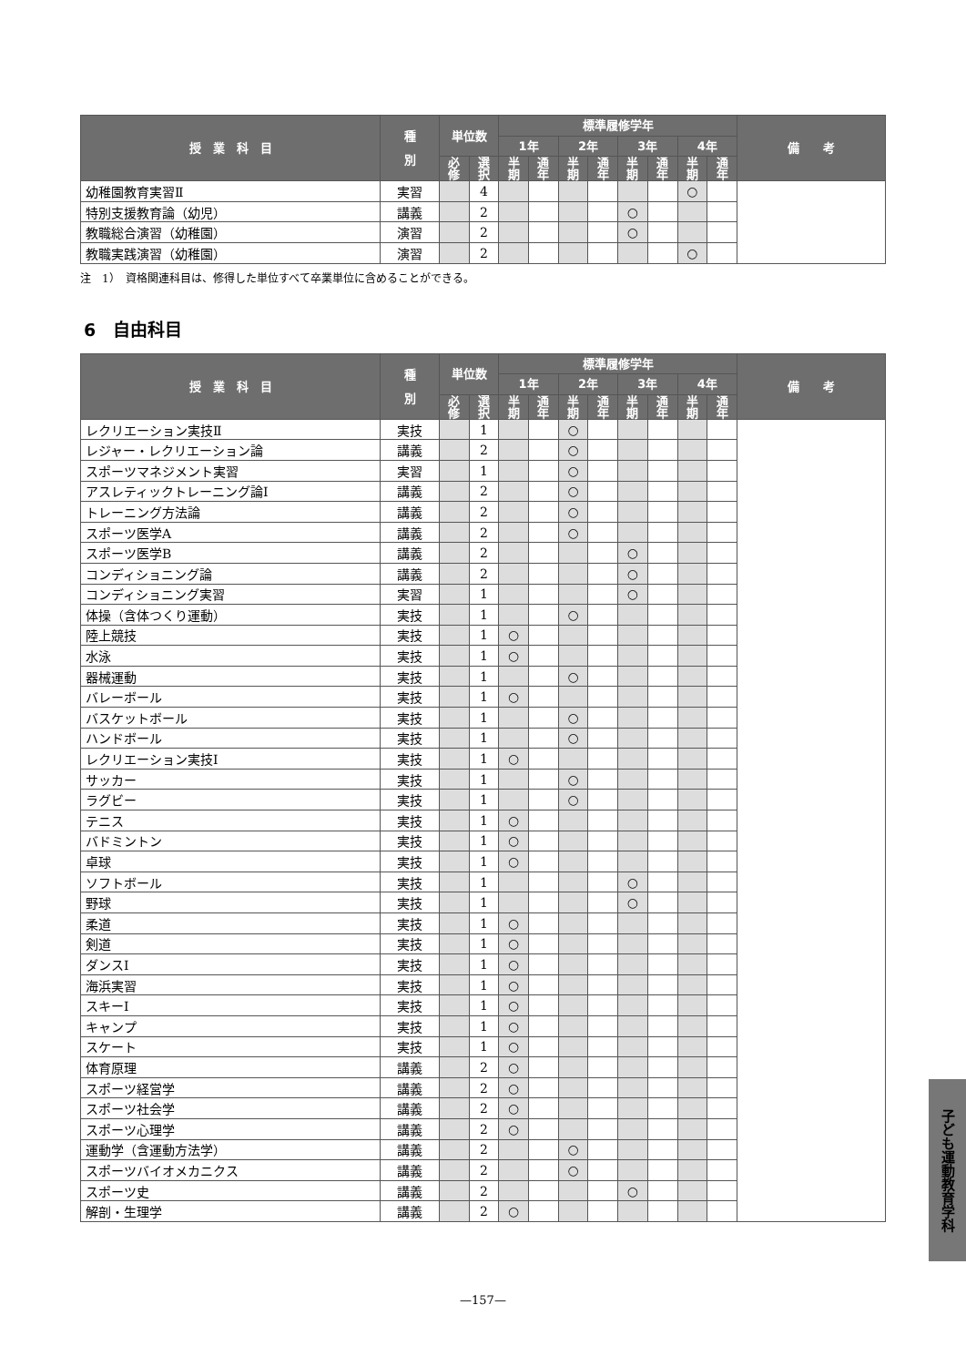| 授 業 科 目 | 種 別 | 単位数 | | 標準履修学年 | | | | | | | | 備 考 |
| --- | --- | --- | --- | --- | --- | --- | --- | --- | --- | --- | --- | --- |
| | | | | 1年 | | 2年 | | 3年 | | 4年 | | |
| | | 必 修 | 選 択 | 半 期 | 通 年 | 半 期 | 通 年 | 半 期 | 通 年 | 半 期 | 通 年 | |
| 幼稚園教育実習Ⅱ | 実習 | | 4 | | | | | | | ○ | | |
| 特別支援教育論（幼児） | 講義 | | 2 | | | | | ○ | | | | |
| 教職総合演習（幼稚園） | 演習 | | 2 | | | | | ○ | | | | |
| 教職実践演習（幼稚園） | 演習 | | 2 | | | | | | | ○ | | |
注　1）　資格関連科目は、修得した単位すべて卒業単位に含めることができる。
6　自由科目
| 授 業 科 目 | 種 別 | 単位数 | | 標準履修学年 | | | | | | | | 備 考 |
| --- | --- | --- | --- | --- | --- | --- | --- | --- | --- | --- | --- | --- |
| | | | | 1年 | | 2年 | | 3年 | | 4年 | | |
| | | 必 修 | 選 択 | 半 期 | 通 年 | 半 期 | 通 年 | 半 期 | 通 年 | 半 期 | 通 年 | |
| レクリエーション実技Ⅱ | 実技 | | 1 | | | ○ | | | | | | |
| レジャー・レクリエーション論 | 講義 | | 2 | | | ○ | | | | | | |
| スポーツマネジメント実習 | 実習 | | 1 | | | ○ | | | | | | |
| アスレティックトレーニング論Ⅰ | 講義 | | 2 | | | ○ | | | | | | |
| トレーニング方法論 | 講義 | | 2 | | | ○ | | | | | | |
| スポーツ医学A | 講義 | | 2 | | | ○ | | | | | | |
| スポーツ医学B | 講義 | | 2 | | | | | ○ | | | | |
| コンディショニング論 | 講義 | | 2 | | | | | ○ | | | | |
| コンディショニング実習 | 実習 | | 1 | | | | | ○ | | | | |
| 体操（含体つくり運動） | 実技 | | 1 | | | ○ | | | | | | |
| 陸上競技 | 実技 | | 1 | ○ | | | | | | | | |
| 水泳 | 実技 | | 1 | ○ | | | | | | | | |
| 器械運動 | 実技 | | 1 | | | ○ | | | | | | |
| バレーボール | 実技 | | 1 | ○ | | | | | | | | |
| バスケットボール | 実技 | | 1 | | | ○ | | | | | | |
| ハンドボール | 実技 | | 1 | | | ○ | | | | | | |
| レクリエーション実技Ⅰ | 実技 | | 1 | ○ | | | | | | | | |
| サッカー | 実技 | | 1 | | | ○ | | | | | | |
| ラグビー | 実技 | | 1 | | | ○ | | | | | | |
| テニス | 実技 | | 1 | ○ | | | | | | | | |
| バドミントン | 実技 | | 1 | ○ | | | | | | | | |
| 卓球 | 実技 | | 1 | ○ | | | | | | | | |
| ソフトボール | 実技 | | 1 | | | | | ○ | | | | |
| 野球 | 実技 | | 1 | | | | | ○ | | | | |
| 柔道 | 実技 | | 1 | ○ | | | | | | | | |
| 剣道 | 実技 | | 1 | ○ | | | | | | | | |
| ダンスⅠ | 実技 | | 1 | ○ | | | | | | | | |
| 海浜実習 | 実技 | | 1 | ○ | | | | | | | | |
| スキーⅠ | 実技 | | 1 | ○ | | | | | | | | |
| キャンプ | 実技 | | 1 | ○ | | | | | | | | |
| スケート | 実技 | | 1 | ○ | | | | | | | | |
| 体育原理 | 講義 | | 2 | ○ | | | | | | | | |
| スポーツ経営学 | 講義 | | 2 | ○ | | | | | | | | |
| スポーツ社会学 | 講義 | | 2 | ○ | | | | | | | | |
| スポーツ心理学 | 講義 | | 2 | ○ | | | | | | | | |
| 運動学（含運動方法学） | 講義 | | 2 | | | ○ | | | | | | |
| スポーツバイオメカニクス | 講義 | | 2 | | | ○ | | | | | | |
| スポーツ史 | 講義 | | 2 | | | | | ○ | | | | |
| 解剖・生理学 | 講義 | | 2 | ○ | | | | | | | | |
—157—
子ども運動教育学科